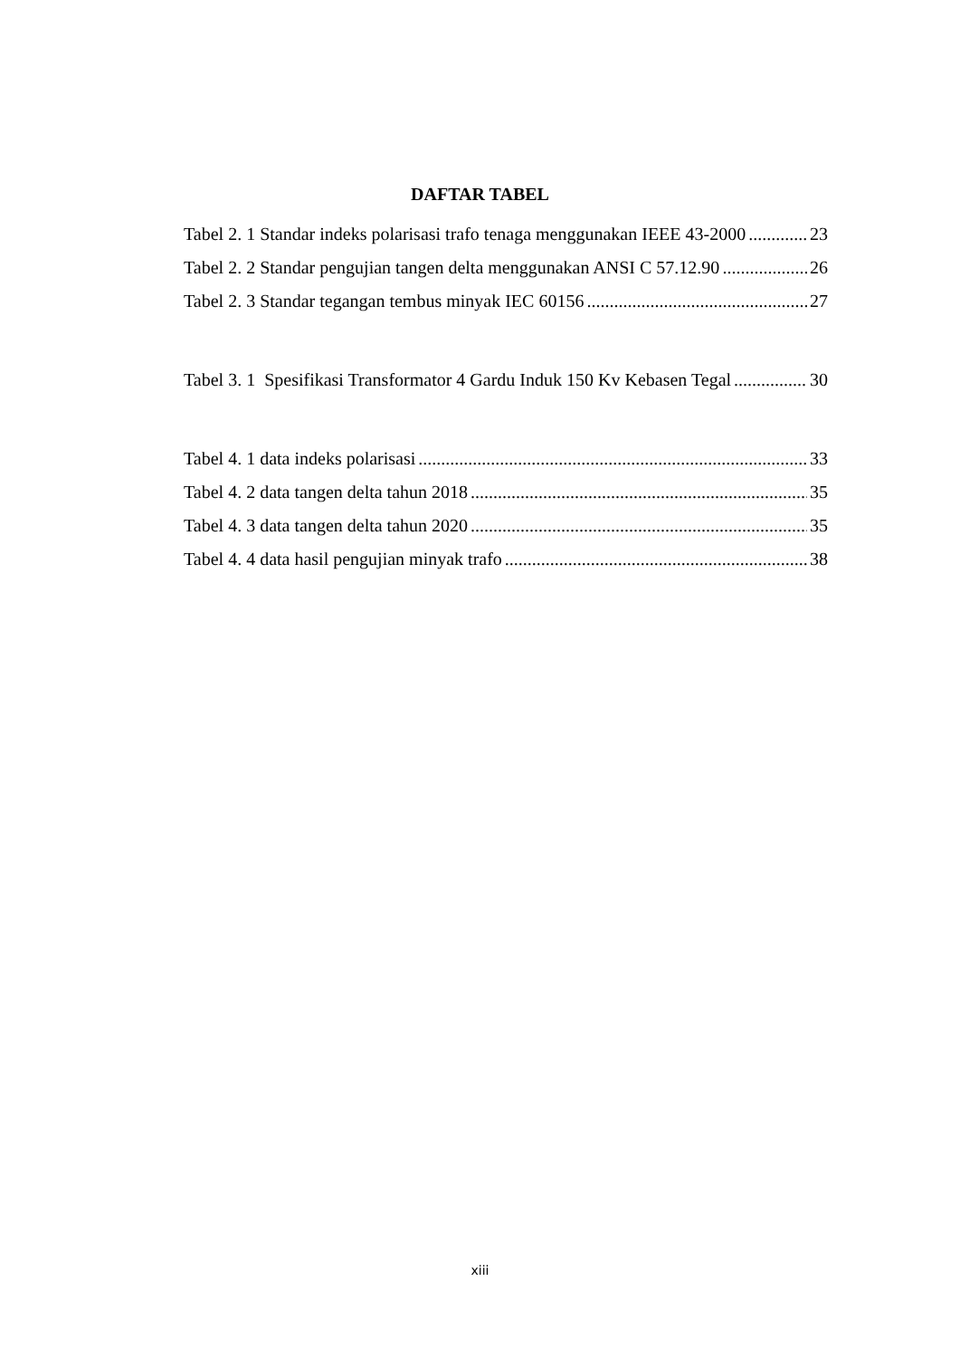DAFTAR TABEL
Tabel 2. 1 Standar indeks polarisasi trafo tenaga menggunakan IEEE 43-2000 23
Tabel 2. 2 Standar pengujian tangen delta menggunakan ANSI C 57.12.90 26
Tabel 2. 3 Standar tegangan tembus minyak IEC 60156 27
Tabel 3. 1 Spesifikasi Transformator 4 Gardu Induk 150 Kv Kebasen Tegal 30
Tabel 4. 1 data indeks polarisasi 33
Tabel 4. 2 data tangen delta tahun 2018 35
Tabel 4. 3 data tangen delta tahun 2020 35
Tabel 4. 4 data hasil pengujian minyak trafo 38
xiii